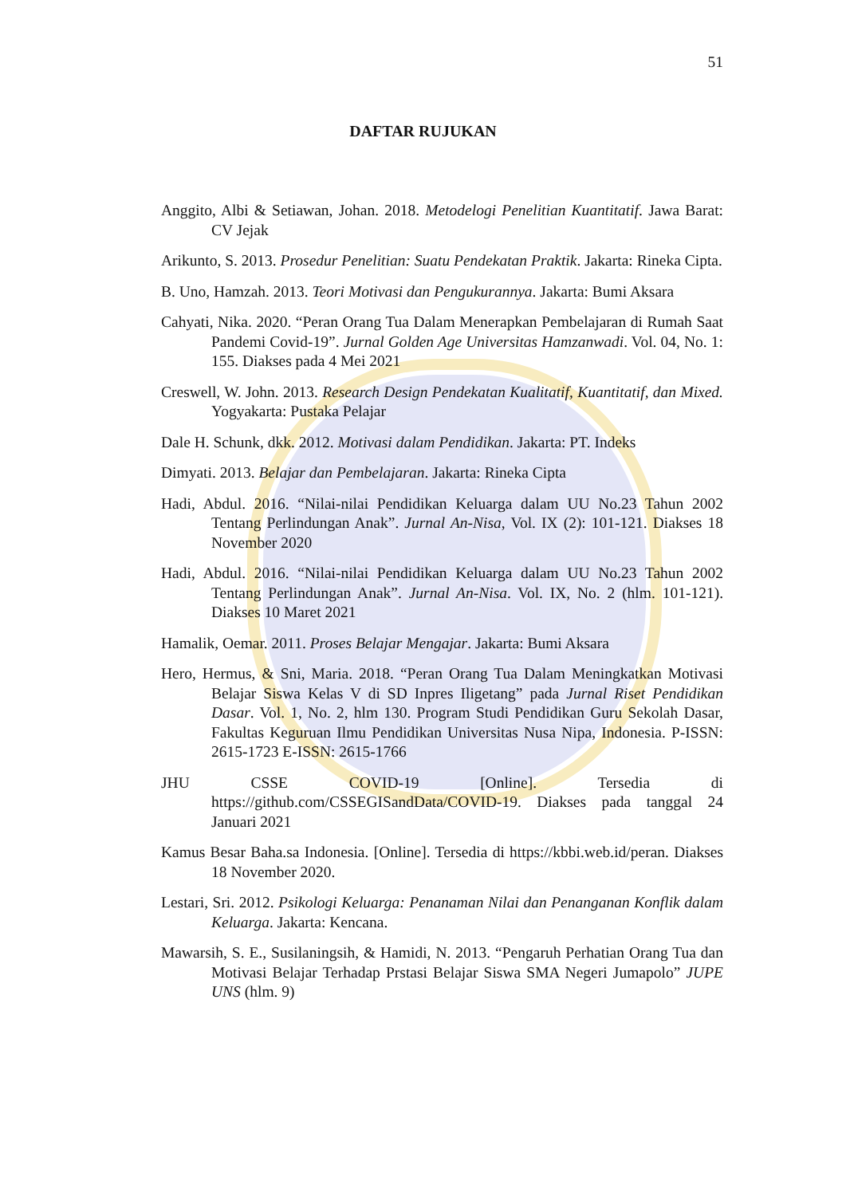51
DAFTAR RUJUKAN
Anggito, Albi & Setiawan, Johan. 2018. Metodelogi Penelitian Kuantitatif. Jawa Barat: CV Jejak
Arikunto, S. 2013. Prosedur Penelitian: Suatu Pendekatan Praktik. Jakarta: Rineka Cipta.
B. Uno, Hamzah. 2013. Teori Motivasi dan Pengukurannya. Jakarta: Bumi Aksara
Cahyati, Nika. 2020. “Peran Orang Tua Dalam Menerapkan Pembelajaran di Rumah Saat Pandemi Covid-19”. Jurnal Golden Age Universitas Hamzanwadi. Vol. 04, No. 1: 155. Diakses pada 4 Mei 2021
Creswell, W. John. 2013. Research Design Pendekatan Kualitatif, Kuantitatif, dan Mixed. Yogyakarta: Pustaka Pelajar
Dale H. Schunk, dkk. 2012. Motivasi dalam Pendidikan. Jakarta: PT. Indeks
Dimyati. 2013. Belajar dan Pembelajaran. Jakarta: Rineka Cipta
Hadi, Abdul. 2016. “Nilai-nilai Pendidikan Keluarga dalam UU No.23 Tahun 2002 Tentang Perlindungan Anak”. Jurnal An-Nisa, Vol. IX (2): 101-121. Diakses 18 November 2020
Hadi, Abdul. 2016. “Nilai-nilai Pendidikan Keluarga dalam UU No.23 Tahun 2002 Tentang Perlindungan Anak”. Jurnal An-Nisa. Vol. IX, No. 2 (hlm. 101-121). Diakses 10 Maret 2021
Hamalik, Oemar. 2011. Proses Belajar Mengajar. Jakarta: Bumi Aksara
Hero, Hermus, & Sni, Maria. 2018. “Peran Orang Tua Dalam Meningkatkan Motivasi Belajar Siswa Kelas V di SD Inpres Iligetang” pada Jurnal Riset Pendidikan Dasar. Vol. 1, No. 2, hlm 130. Program Studi Pendidikan Guru Sekolah Dasar, Fakultas Keguruan Ilmu Pendidikan Universitas Nusa Nipa, Indonesia. P-ISSN: 2615-1723 E-ISSN: 2615-1766
JHU CSSE COVID-19 [Online]. Tersedia di https://github.com/CSSEGISandData/COVID-19. Diakses pada tanggal 24 Januari 2021
Kamus Besar Baha.sa Indonesia. [Online]. Tersedia di https://kbbi.web.id/peran. Diakses 18 November 2020.
Lestari, Sri. 2012. Psikologi Keluarga: Penanaman Nilai dan Penanganan Konflik dalam Keluarga. Jakarta: Kencana.
Mawarsih, S. E., Susilaningsih, & Hamidi, N. 2013. “Pengaruh Perhatian Orang Tua dan Motivasi Belajar Terhadap Prstasi Belajar Siswa SMA Negeri Jumapolo” JUPE UNS (hlm. 9)